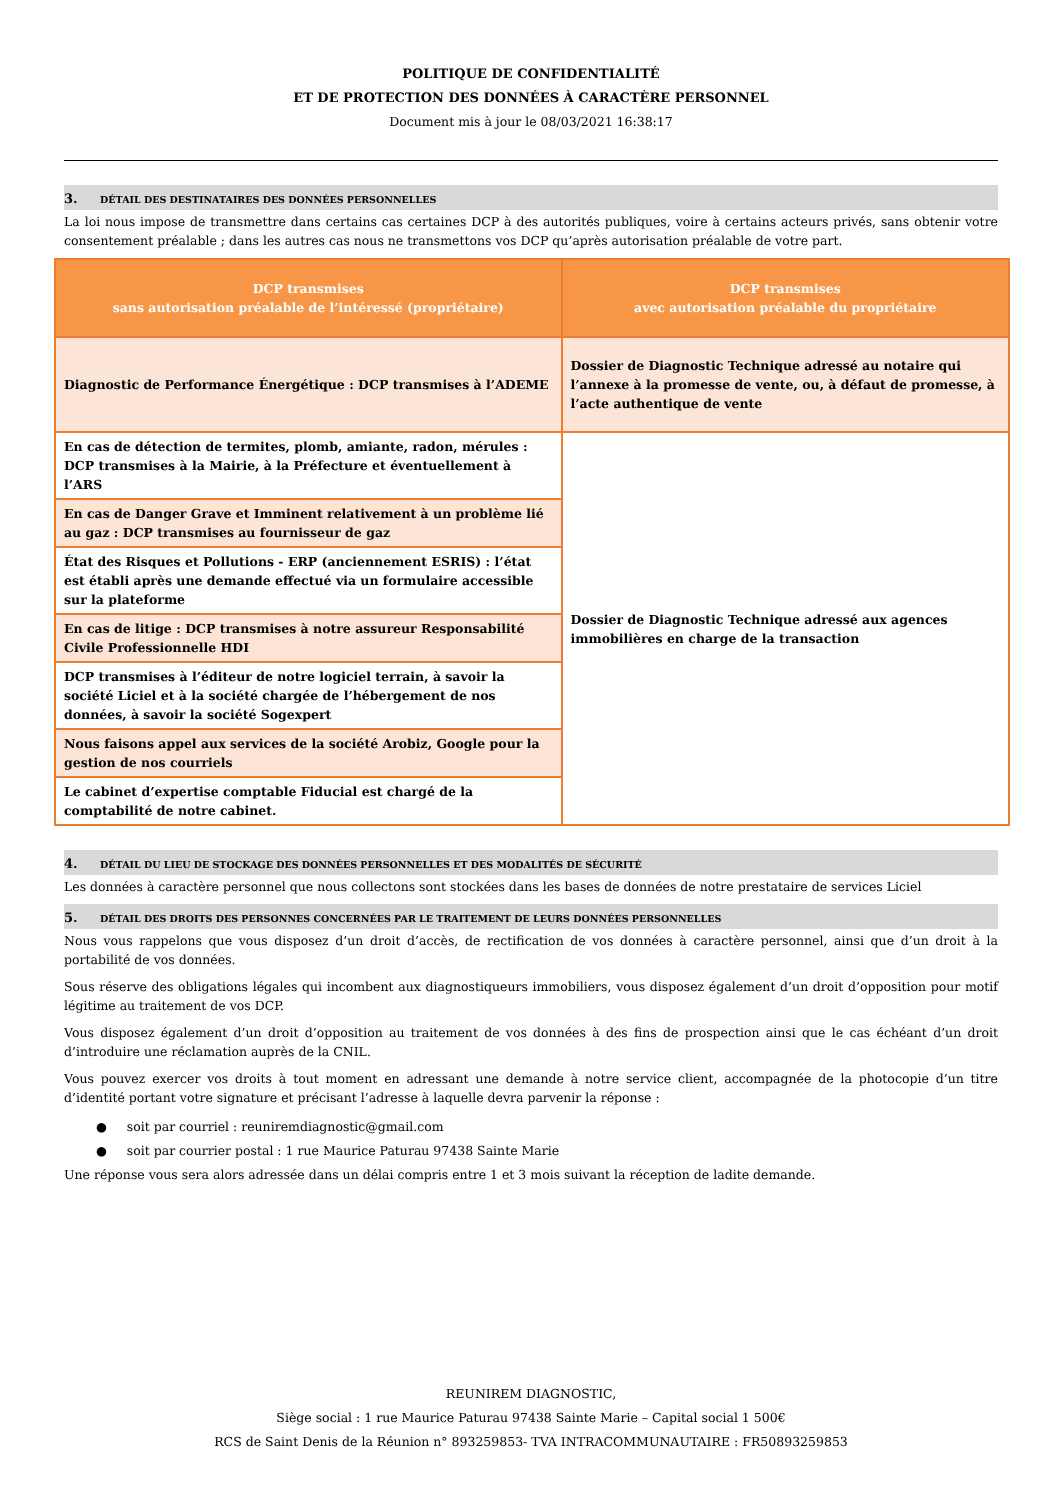POLITIQUE DE CONFIDENTIALITÉ
ET DE PROTECTION DES DONNÉES À CARACTÈRE PERSONNEL
Document mis à jour le 08/03/2021 16:38:17
3. DÉTAIL DES DESTINATAIRES DES DONNÉES PERSONNELLES
La loi nous impose de transmettre dans certains cas certaines DCP à des autorités publiques, voire à certains acteurs privés, sans obtenir votre consentement préalable ; dans les autres cas nous ne transmettons vos DCP qu’après autorisation préalable de votre part.
| DCP transmises sans autorisation préalable de l’intéressé (propriétaire) | DCP transmises avec autorisation préalable du propriétaire |
| --- | --- |
| Diagnostic de Performance Énergétique : DCP transmises à l’ADEME | Dossier de Diagnostic Technique adressé au notaire qui l’annexe à la promesse de vente, ou, à défaut de promesse, à l’acte authentique de vente |
| En cas de détection de termites, plomb, amiante, radon, mérules : DCP transmises à la Mairie, à la Préfecture et éventuellement à l’ARS | Dossier de Diagnostic Technique adressé aux agences immobilières en charge de la transaction |
| En cas de Danger Grave et Imminent relativement à un problème lié au gaz : DCP transmises au fournisseur de gaz | |
| État des Risques et Pollutions - ERP (anciennement ESRIS) : l’état est établi après une demande effectué via un formulaire accessible sur la plateforme | |
| En cas de litige : DCP transmises à notre assureur Responsabilité Civile Professionnelle HDI | |
| DCP transmises à l’éditeur de notre logiciel terrain, à savoir la société Liciel et à la société chargée de l’hébergement de nos données, à savoir la société Sogexpert | |
| Nous faisons appel aux services de la société Arobiz, Google pour la gestion de nos courriels | |
| Le cabinet d’expertise comptable Fiducial est chargé de la comptabilité de notre cabinet. | |
4. DÉTAIL DU LIEU DE STOCKAGE DES DONNÉES PERSONNELLES ET DES MODALITÉS DE SÉCURITÉ
Les données à caractère personnel que nous collectons sont stockées dans les bases de données de notre prestataire de services Liciel
5. DÉTAIL DES DROITS DES PERSONNES CONCERNÉES PAR LE TRAITEMENT DE LEURS DONNÉES PERSONNELLES
Nous vous rappelons que vous disposez d’un droit d’accès, de rectification de vos données à caractère personnel, ainsi que d’un droit à la portabilité de vos données.
Sous réserve des obligations légales qui incombent aux diagnostiqueurs immobiliers, vous disposez également d’un droit d’opposition pour motif légitime au traitement de vos DCP.
Vous disposez également d’un droit d’opposition au traitement de vos données à des fins de prospection ainsi que le cas échéant d’un droit d’introduire une réclamation auprès de la CNIL.
Vous pouvez exercer vos droits à tout moment en adressant une demande à notre service client, accompagnée de la photocopie d’un titre d’identité portant votre signature et précisant l’adresse à laquelle devra parvenir la réponse :
● soit par courriel : reuniremdiagnostic@gmail.com
● soit par courrier postal : 1 rue Maurice Paturau 97438 Sainte Marie
Une réponse vous sera alors adressée dans un délai compris entre 1 et 3 mois suivant la réception de ladite demande.
REUNIREM DIAGNOSTIC,
Siège social : 1 rue Maurice Paturau 97438 Sainte Marie – Capital social 1 500€
RCS de Saint Denis de la Réunion n° 893259853- TVA INTRACOMMUNAUTAIRE : FR50893259853